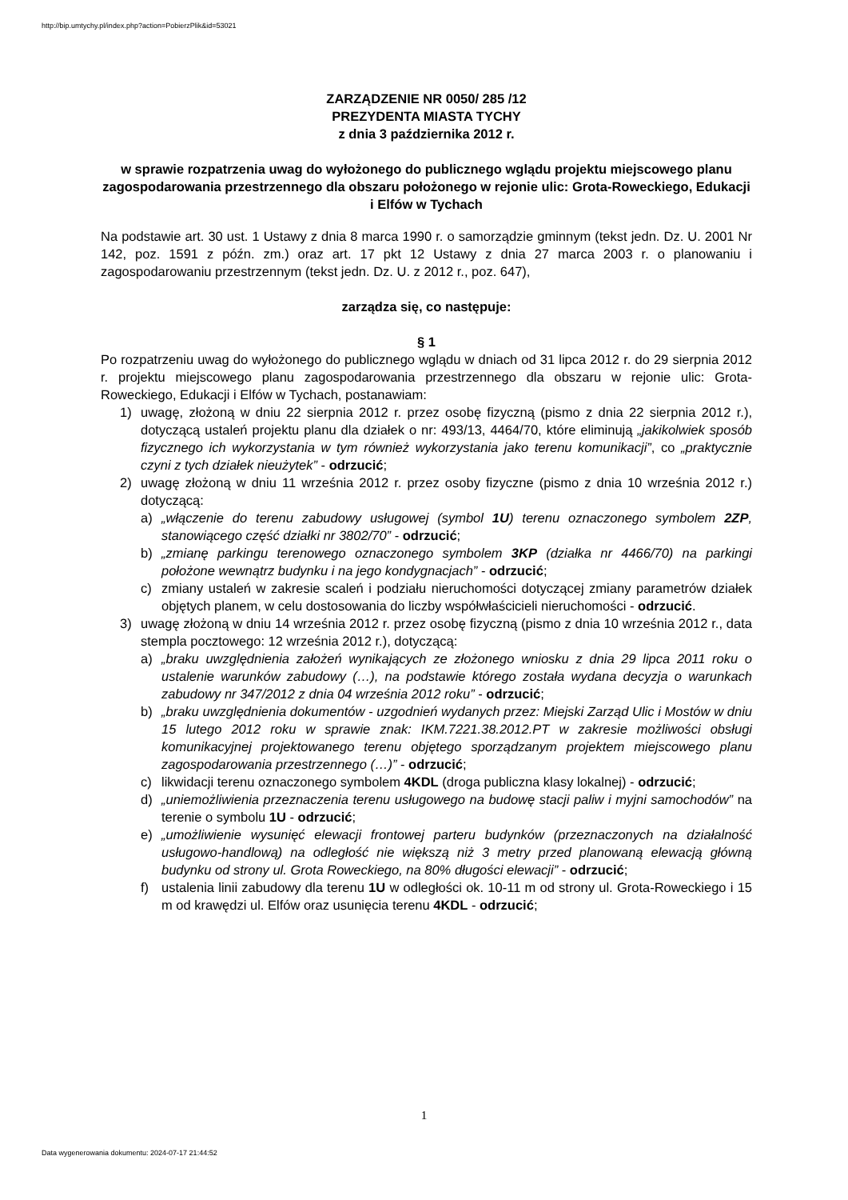http://bip.umtychy.pl/index.php?action=PobierzPlik&id=53021
ZARZĄDZENIE NR 0050/ 285 /12
PREZYDENTA MIASTA TYCHY
z dnia 3 października 2012 r.
w sprawie rozpatrzenia uwag do wyłożonego do publicznego wglądu projektu miejscowego planu zagospodarowania przestrzennego dla obszaru położonego w rejonie ulic: Grota-Roweckiego, Edukacji i Elfów w Tychach
Na podstawie art. 30 ust. 1 Ustawy z dnia 8 marca 1990 r. o samorządzie gminnym (tekst jedn. Dz. U. 2001 Nr 142, poz. 1591 z późn. zm.) oraz art. 17 pkt 12 Ustawy z dnia 27 marca 2003 r. o planowaniu i zagospodarowaniu przestrzennym (tekst jedn. Dz. U. z 2012 r., poz. 647),
zarządza się, co następuje:
§ 1
Po rozpatrzeniu uwag do wyłożonego do publicznego wglądu w dniach od 31 lipca 2012 r. do 29 sierpnia 2012 r. projektu miejscowego planu zagospodarowania przestrzennego dla obszaru w rejonie ulic: Grota-Roweckiego, Edukacji i Elfów w Tychach, postanawiam:
1) uwagę, złożoną w dniu 22 sierpnia 2012 r. przez osobę fizyczną (pismo z dnia 22 sierpnia 2012 r.), dotyczącą ustaleń projektu planu dla działek o nr: 493/13, 4464/70, które eliminują „jakikolwiek sposób fizycznego ich wykorzystania w tym również wykorzystania jako terenu komunikacji”, co „praktycznie czyni z tych działek nieużytek” - odrzucić;
2) uwagę złożoną w dniu 11 września 2012 r. przez osoby fizyczne (pismo z dnia 10 września 2012 r.) dotyczącą:
a) „włączenie do terenu zabudowy usługowej (symbol 1U) terenu oznaczonego symbolem 2ZP, stanowiącego część działki nr 3802/70” - odrzucić;
b) „zmianę parkingu terenowego oznaczonego symbolem 3KP (działka nr 4466/70) na parkingi położone wewnątrz budynku i na jego kondygnacjach” - odrzucić;
c) zmiany ustaleń w zakresie scaleń i podziału nieruchomości dotyczącej zmiany parametrów działek objętych planem, w celu dostosowania do liczby współwłaścicieli nieruchomości - odrzucić.
3) uwagę złożoną w dniu 14 września 2012 r. przez osobę fizyczną (pismo z dnia 10 września 2012 r., data stempla pocztowego: 12 września 2012 r.), dotyczącą:
a) „braku uwzględnienia założeń wynikających ze złożonego wniosku z dnia 29 lipca 2011 roku o ustalenie warunków zabudowy (…), na podstawie którego została wydana decyzja o warunkach zabudowy nr 347/2012 z dnia 04 września 2012 roku” - odrzucić;
b) „braku uwzględnienia dokumentów - uzgodnień wydanych przez: Miejski Zarząd Ulic i Mostów w dniu 15 lutego 2012 roku w sprawie znak: IKM.7221.38.2012.PT w zakresie możliwości obsługi komunikacyjnej projektowanego terenu objętego sporządzanym projektem miejscowego planu zagospodarowania przestrzennego (…)” - odrzucić;
c) likwidacji terenu oznaczonego symbolem 4KDL (droga publiczna klasy lokalnej) - odrzucić;
d) „uniemożliwienia przeznaczenia terenu usługowego na budowę stacji paliw i myjni samochodów” na terenie o symbolu 1U - odrzucić;
e) „umożliwienie wysunięć elewacji frontowej parteru budynków (przeznaczonych na działalność usługowo-handlową) na odległość nie większą niż 3 metry przed planowaną elewacją główną budynku od strony ul. Grota Roweckiego, na 80% długości elewacji” - odrzucić;
f) ustalenia linii zabudowy dla terenu 1U w odległości ok. 10-11 m od strony ul. Grota-Roweckiego i 15 m od krawędzi ul. Elfów oraz usunięcia terenu 4KDL - odrzucić;
1
Data wygenerowania dokumentu: 2024-07-17 21:44:52